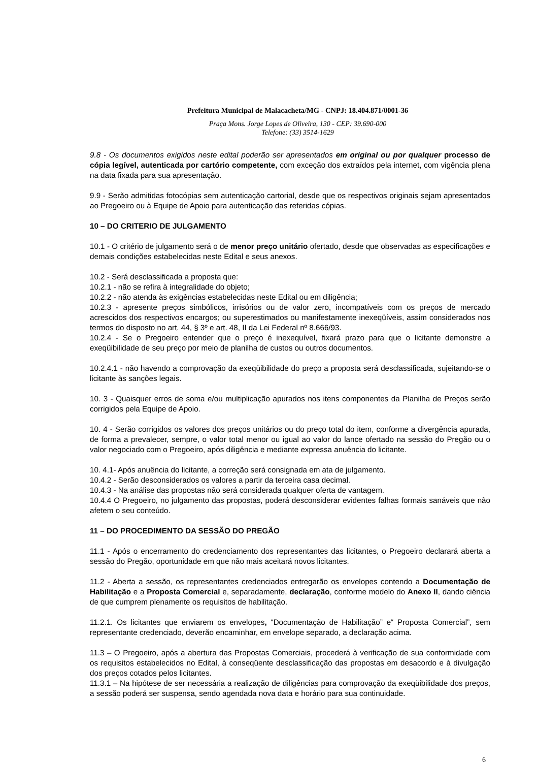Prefeitura Municipal de Malacacheta/MG - CNPJ: 18.404.871/0001-36
Praça Mons. Jorge Lopes de Oliveira, 130 - CEP: 39.690-000
Telefone: (33) 3514-1629
9.8 - Os documentos exigidos neste edital poderão ser apresentados em original ou por qualquer processo de cópia legível, autenticada por cartório competente, com exceção dos extraídos pela internet, com vigência plena na data fixada para sua apresentação.
9.9 - Serão admitidas fotocópias sem autenticação cartorial, desde que os respectivos originais sejam apresentados ao Pregoeiro ou à Equipe de Apoio para autenticação das referidas cópias.
10 – DO CRITERIO DE JULGAMENTO
10.1 - O critério de julgamento será o de menor preço unitário ofertado, desde que observadas as especificações e demais condições estabelecidas neste Edital e seus anexos.
10.2 - Será desclassificada a proposta que:
10.2.1 - não se refira à integralidade do objeto;
10.2.2 - não atenda às exigências estabelecidas neste Edital ou em diligência;
10.2.3 - apresente preços simbólicos, irrisórios ou de valor zero, incompatíveis com os preços de mercado acrescidos dos respectivos encargos; ou superestimados ou manifestamente inexeqüíveis, assim considerados nos termos do disposto no art. 44, § 3º e art. 48, II da Lei Federal nº 8.666/93.
10.2.4 - Se o Pregoeiro entender que o preço é inexequível, fixará prazo para que o licitante demonstre a exeqüibilidade de seu preço por meio de planilha de custos ou outros documentos.
10.2.4.1 - não havendo a comprovação da exeqüibilidade do preço a proposta será desclassificada, sujeitando-se o licitante às sanções legais.
10. 3 - Quaisquer erros de soma e/ou multiplicação apurados nos itens componentes da Planilha de Preços serão corrigidos pela Equipe de Apoio.
10. 4 - Serão corrigidos os valores dos preços unitários ou do preço total do item, conforme a divergência apurada, de forma a prevalecer, sempre, o valor total menor ou igual ao valor do lance ofertado na sessão do Pregão ou o valor negociado com o Pregoeiro, após diligência e mediante expressa anuência do licitante.
10. 4.1- Após anuência do licitante, a correção será consignada em ata de julgamento.
10.4.2 - Serão desconsiderados os valores a partir da terceira casa decimal.
10.4.3 - Na análise das propostas não será considerada qualquer oferta de vantagem.
10.4.4 O Pregoeiro, no julgamento das propostas, poderá desconsiderar evidentes falhas formais sanáveis que não afetem o seu conteúdo.
11 – DO PROCEDIMENTO DA SESSÃO DO PREGÃO
11.1 - Após o encerramento do credenciamento dos representantes das licitantes, o Pregoeiro declarará aberta a sessão do Pregão, oportunidade em que não mais aceitará novos licitantes.
11.2 - Aberta a sessão, os representantes credenciados entregarão os envelopes contendo a Documentação de Habilitação e a Proposta Comercial e, separadamente, declaração, conforme modelo do Anexo II, dando ciência de que cumprem plenamente os requisitos de habilitação.
11.2.1. Os licitantes que enviarem os envelopes, “Documentação de Habilitação” e“ Proposta Comercial”, sem representante credenciado, deverão encaminhar, em envelope separado, a declaração acima.
11.3 – O Pregoeiro, após a abertura das Propostas Comerciais, procederá à verificação de sua conformidade com os requisitos estabelecidos no Edital, à conseqüente desclassificação das propostas em desacordo e à divulgação dos preços cotados pelos licitantes.
11.3.1 – Na hipótese de ser necessária a realização de diligências para comprovação da exeqüibilidade dos preços, a sessão poderá ser suspensa, sendo agendada nova data e horário para sua continuidade.
6